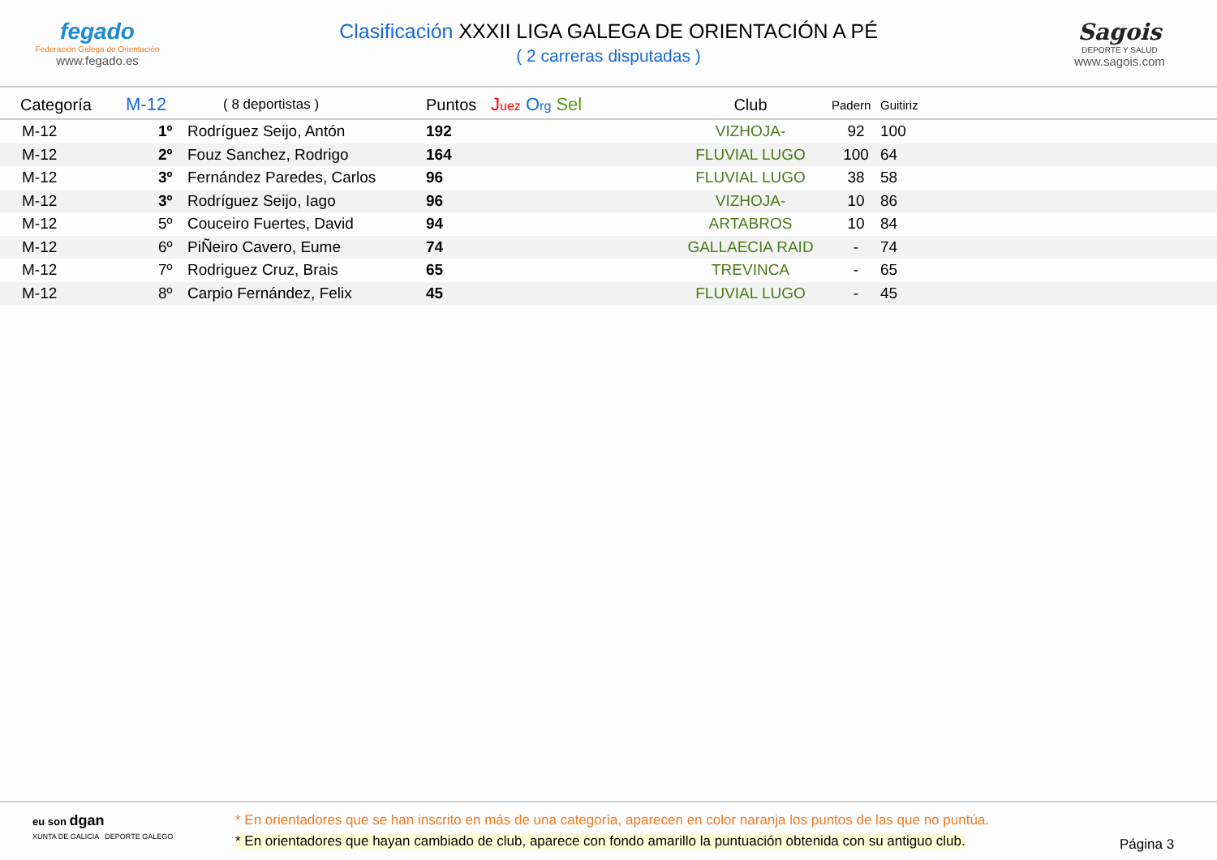fegado
Federación Galega de Orientación
www.fegado.es
Clasificación XXXII LIGA GALEGA DE ORIENTACIÓN A PÉ
( 2 carreras disputadas )
Sagois
DEPORTE Y SALUD
www.sagois.com
| Categoría | M-12 | ( 8 deportistas ) | Puntos | J uez O rg Sel | Club | Padern | Guitiriz |
| --- | --- | --- | --- | --- | --- | --- | --- |
| M-12 | 1º Rodríguez Seijo, Antón | | 192 | | VIZHOJA- | 92 | 100 |
| M-12 | 2º Fouz Sanchez, Rodrigo | | 164 | | FLUVIAL LUGO | 100 | 64 |
| M-12 | 3º Fernández Paredes, Carlos | | 96 | | FLUVIAL LUGO | 38 | 58 |
| M-12 | 3º Rodríguez Seijo, Iago | | 96 | | VIZHOJA- | 10 | 86 |
| M-12 | 5º Couceiro Fuertes, David | | 94 | | ARTABROS | 10 | 84 |
| M-12 | 6º PiÑeiro Cavero, Eume | | 74 | | GALLAECIA RAID | - | 74 |
| M-12 | 7º Rodriguez Cruz, Brais | | 65 | | TREVINCA | - | 65 |
| M-12 | 8º Carpio Fernández, Felix | | 45 | | FLUVIAL LUGO | - | 45 |
eu son dgan
XUNTA DE GALICIA DEPORTE GALEGO
* En orientadores que se han inscrito en más de una categoría, aparecen en color naranja los puntos de las que no puntúa.
* En orientadores que hayan cambiado de club, aparece con fondo amarillo la puntuación obtenida con su antiguo club.
Página 3